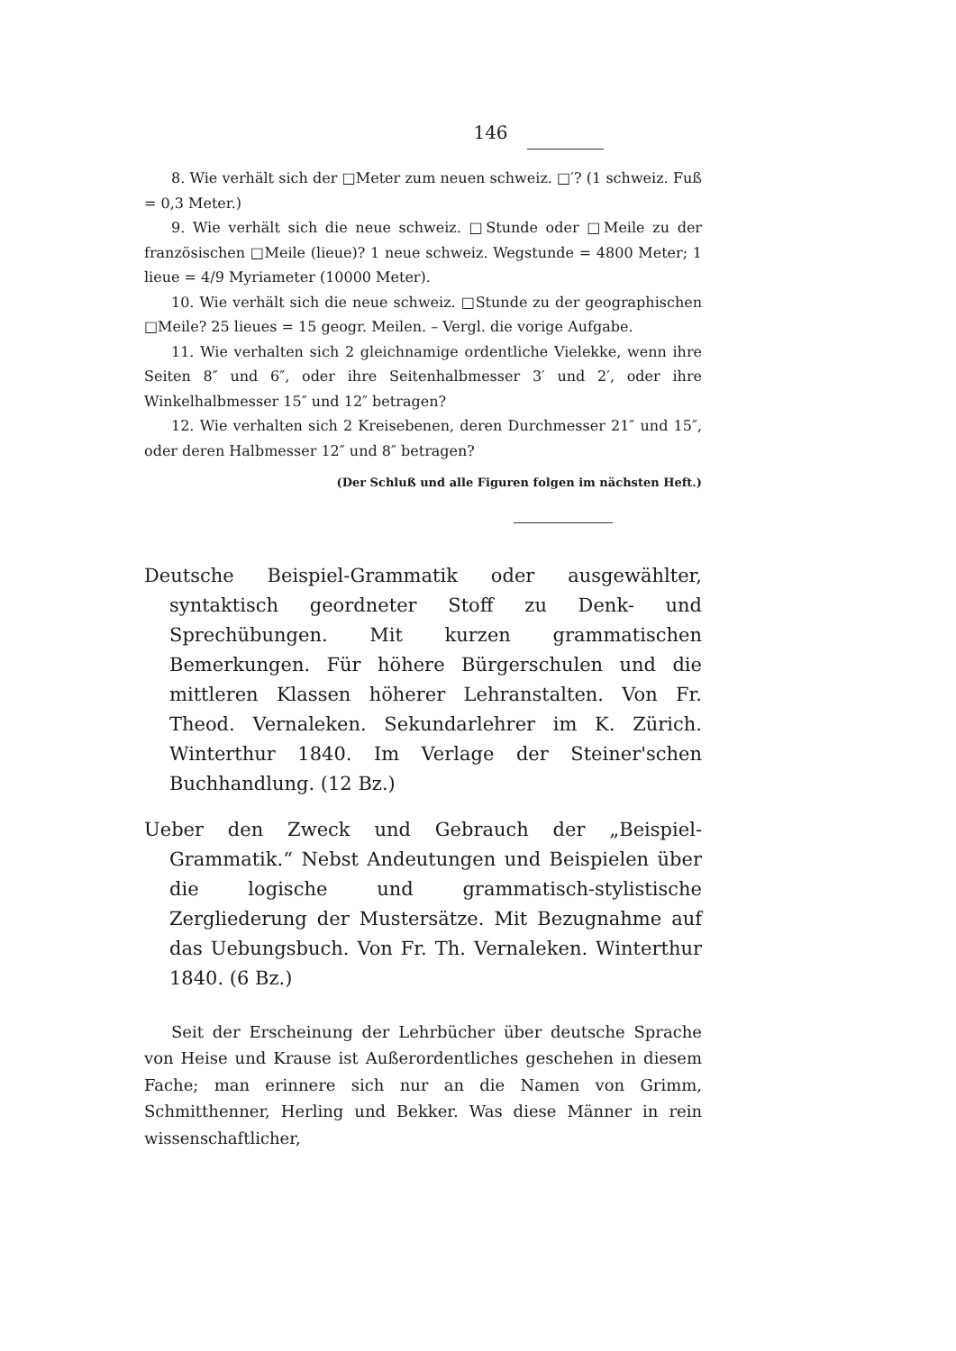146
8. Wie verhält sich der □Meter zum neuen schweiz. □′? (1 schweiz. Fuß = 0,3 Meter.)
9. Wie verhält sich die neue schweiz. □Stunde oder □Meile zu der französischen □Meile (lieue)? 1 neue schweiz. Wegstunde = 4800 Meter; 1 lieue = 4/9 Myriameter (10000 Meter).
10. Wie verhält sich die neue schweiz. □Stunde zu der geographischen □Meile? 25 lieues = 15 geogr. Meilen. – Vergl. die vorige Aufgabe.
11. Wie verhalten sich 2 gleichnamige ordentliche Vielekke, wenn ihre Seiten 8″ und 6″, oder ihre Seitenhalbmesser 3′ und 2′, oder ihre Winkelhalbmesser 15″ und 12″ betragen?
12. Wie verhalten sich 2 Kreisebenen, deren Durchmesser 21″ und 15″, oder deren Halbmesser 12″ und 8″ betragen?
(Der Schluß und alle Figuren folgen im nächsten Heft.)
Deutsche Beispiel-Grammatik oder ausgewählter, syntaktisch geordneter Stoff zu Denk- und Sprechübungen. Mit kurzen grammatischen Bemerkungen. Für höhere Bürgerschulen und die mittleren Klassen höherer Lehranstalten. Von Fr. Theod. Vernaleken. Sekundarlehrer im K. Zürich. Winterthur 1840. Im Verlage der Steiner'schen Buchhandlung. (12 Bz.)
Ueber den Zweck und Gebrauch der „Beispiel-Grammatik.“ Nebst Andeutungen und Beispielen über die logische und grammatisch-stylistische Zergliederung der Mustersätze. Mit Bezugnahme auf das Uebungsbuch. Von Fr. Th. Vernaleken. Winterthur 1840. (6 Bz.)
Seit der Erscheinung der Lehrbücher über deutsche Sprache von Heise und Krause ist Außerordentliches geschehen in diesem Fache; man erinnere sich nur an die Namen von Grimm, Schmitthenner, Herling und Bekker. Was diese Männer in rein wissenschaftlicher,